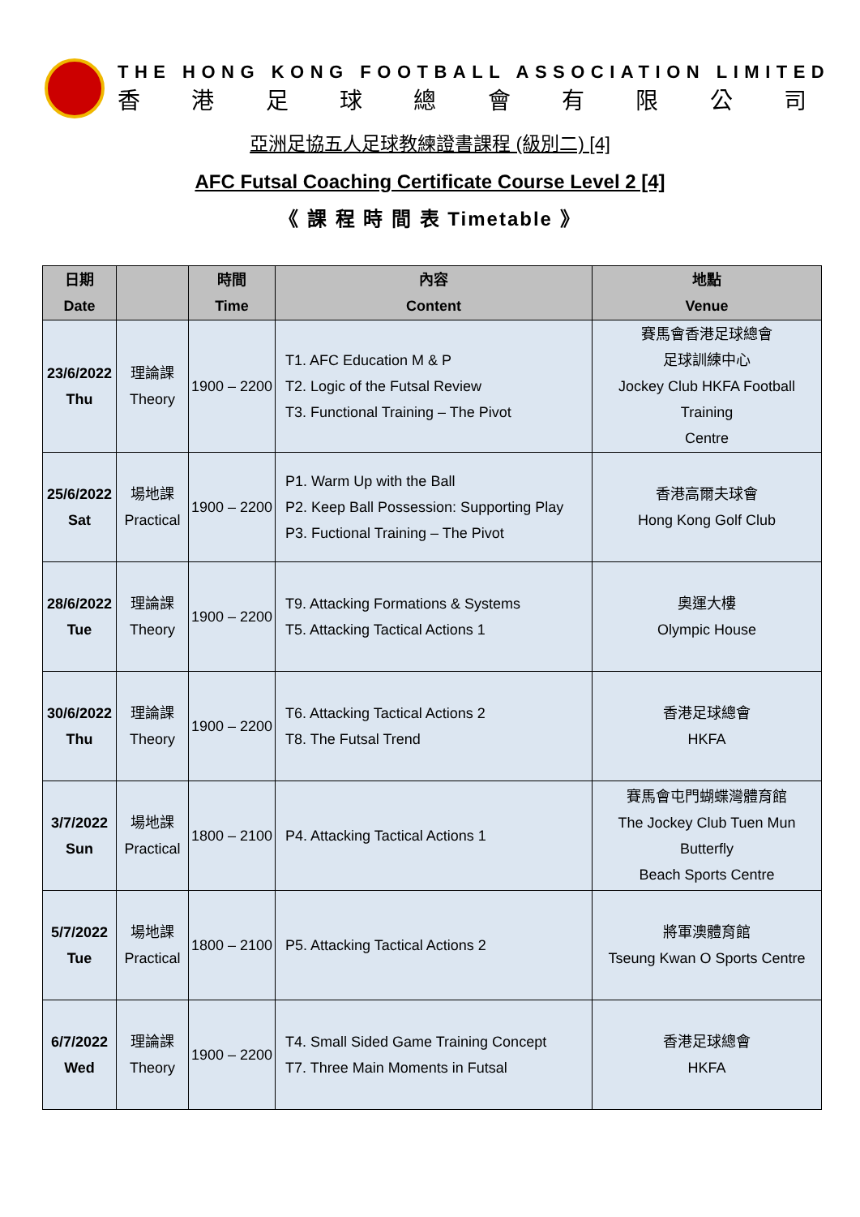THE HONG KONG FOOTBALL ASSOCIATION LIMITED
香港足球總會有限公司
亞洲足協五人足球教練證書課程 (級別二) [4]
AFC Futsal Coaching Certificate Course Level 2 [4]
《 課 程 時 間 表 Timetable 》
| 日期 Date | | 時間 Time | 內容 Content | 地點 Venue |
| --- | --- | --- | --- | --- |
| 23/6/2022 Thu | 理論課 Theory | 1900 – 2200 | T1. AFC Education M & P T2. Logic of the Futsal Review T3. Functional Training – The Pivot | 賽馬會香港足球總會 足球訓練中心 Jockey Club HKFA Football Training Centre |
| 25/6/2022 Sat | 場地課 Practical | 1900 – 2200 | P1. Warm Up with the Ball P2. Keep Ball Possession: Supporting Play P3. Fuctional Training – The Pivot | 香港高爾夫球會 Hong Kong Golf Club |
| 28/6/2022 Tue | 理論課 Theory | 1900 – 2200 | T9. Attacking Formations & Systems T5. Attacking Tactical Actions 1 | 奧運大樓 Olympic House |
| 30/6/2022 Thu | 理論課 Theory | 1900 – 2200 | T6. Attacking Tactical Actions 2 T8. The Futsal Trend | 香港足球總會 HKFA |
| 3/7/2022 Sun | 場地課 Practical | 1800 – 2100 | P4. Attacking Tactical Actions 1 | 賽馬會屯門蝴蝶灣體育館 The Jockey Club Tuen Mun Butterfly Beach Sports Centre |
| 5/7/2022 Tue | 場地課 Practical | 1800 – 2100 | P5. Attacking Tactical Actions 2 | 將軍澳體育館 Tseung Kwan O Sports Centre |
| 6/7/2022 Wed | 理論課 Theory | 1900 – 2200 | T4. Small Sided Game Training Concept T7. Three Main Moments in Futsal | 香港足球總會 HKFA |